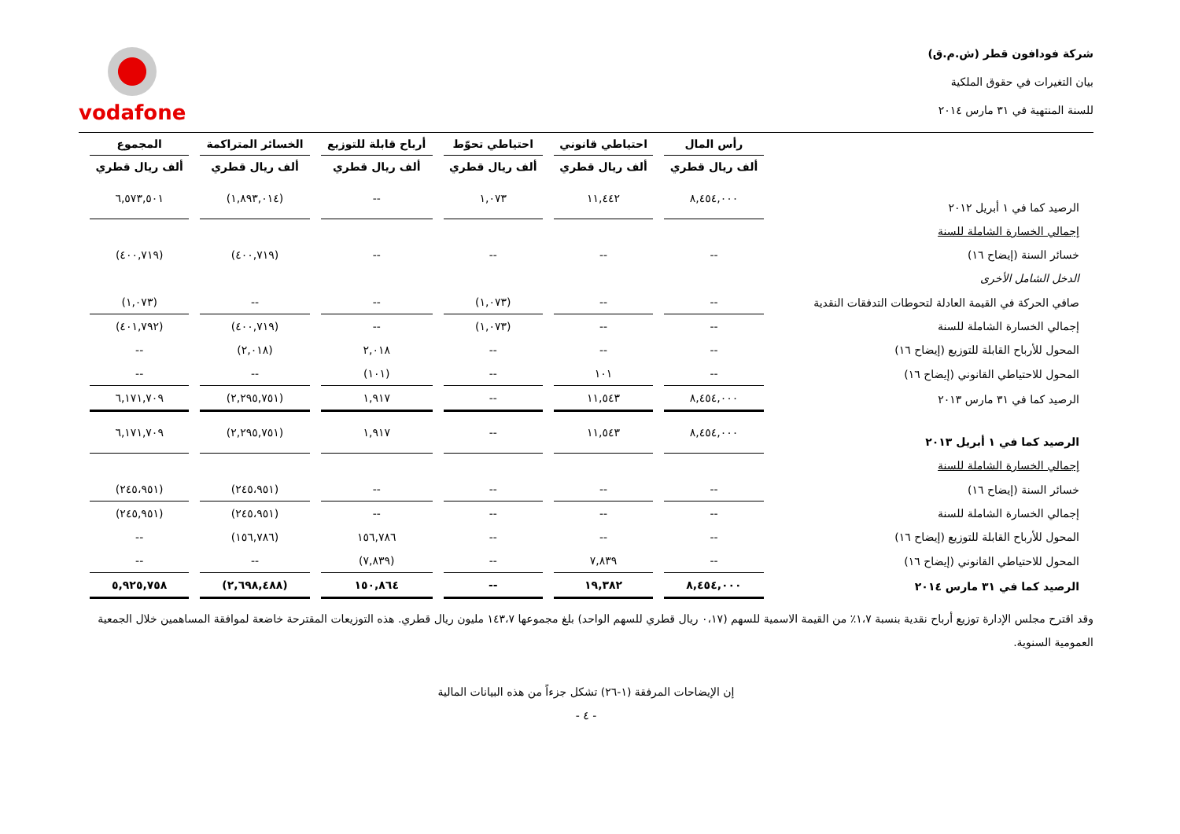شركة فودافون قطر (ش.م.ق)
بيان التغيرات في حقوق الملكية
للسنة المنتهية في ٣١ مارس ٢٠١٤
vodafone
| | رأس المال | احتياطي قانوني | احتياطي تحوّط | أرباح قابلة للتوزيع | الخسائر المتراكمة | المجموع |
| --- | --- | --- | --- | --- | --- | --- |
| | ألف ريال قطري | ألف ريال قطري | ألف ريال قطري | ألف ريال قطري | ألف ريال قطري | ألف ريال قطري |
| الرصيد كما في ١ أبريل ٢٠١٢ | ٨,٤٥٤,٠٠٠ | ١١,٤٤٢ | ١,٠٧٣ | -- | (١,٨٩٣,٠١٤) | ٦,٥٧٣,٥٠١ |
| إجمالي الخسارة الشاملة للسنة | | | | | | |
| خسائر السنة (إيضاح ١٦) | -- | -- | -- | -- | (٤٠٠,٧١٩) | (٤٠٠,٧١٩) |
| الدخل الشامل الأخرى | | | | | | |
| صافي الحركة في القيمة العادلة لتحوطات التدفقات النقدية | -- | -- | (١,٠٧٣) | -- | -- | (١,٠٧٣) |
| إجمالي الخسارة الشاملة للسنة | -- | -- | (١,٠٧٣) | -- | (٤٠٠,٧١٩) | (٤٠١,٧٩٢) |
| المحول للأرباح القابلة للتوزيع (إيضاح ١٦) | -- | -- | -- | ٢,٠١٨ | (٢,٠١٨) | -- |
| المحول للاحتياطي القانوني (إيضاح ١٦) | -- | ١٠١ | -- | (١٠١) | -- | -- |
| الرصيد كما في ٣١ مارس ٢٠١٣ | ٨,٤٥٤,٠٠٠ | ١١,٥٤٣ | -- | ١,٩١٧ | (٢,٢٩٥,٧٥١) | ٦,١٧١,٧٠٩ |
| الرصيد كما في ١ أبريل ٢٠١٣ | ٨,٤٥٤,٠٠٠ | ١١,٥٤٣ | -- | ١,٩١٧ | (٢,٢٩٥,٧٥١) | ٦,١٧١,٧٠٩ |
| إجمالي الخسارة الشاملة للسنة | | | | | | |
| خسائر السنة (إيضاح ١٦) | -- | -- | -- | -- | (٢٤٥،٩٥١) | (٢٤٥،٩٥١) |
| إجمالي الخسارة الشاملة للسنة | -- | -- | -- | -- | (٢٤٥،٩٥١) | (٢٤٥,٩٥١) |
| المحول للأرباح القابلة للتوزيع (إيضاح ١٦) | -- | -- | -- | ١٥٦,٧٨٦ | (١٥٦,٧٨٦) | -- |
| المحول للاحتياطي القانوني (إيضاح ١٦) | -- | ٧,٨٣٩ | -- | (٧,٨٣٩) | -- | -- |
| الرصيد كما في ٣١ مارس ٢٠١٤ | ٨,٤٥٤,٠٠٠ | ١٩,٣٨٢ | -- | ١٥٠,٨٦٤ | (٢,٦٩٨,٤٨٨) | ٥,٩٢٥,٧٥٨ |
وقد اقترح مجلس الإدارة توزيع أرباح نقدية بنسبة ١،٧٪ من القيمة الاسمية للسهم (٠،١٧ ريال قطري للسهم الواحد) بلغ مجموعها ١٤٣،٧ مليون ريال قطري. هذه التوزيعات المقترحة خاضعة لموافقة المساهمين خلال الجمعية العمومية السنوية.
إن الإيضاحات المرفقة (١-٢٦) تشكل جزءاً من هذه البيانات المالية
- ٤ -